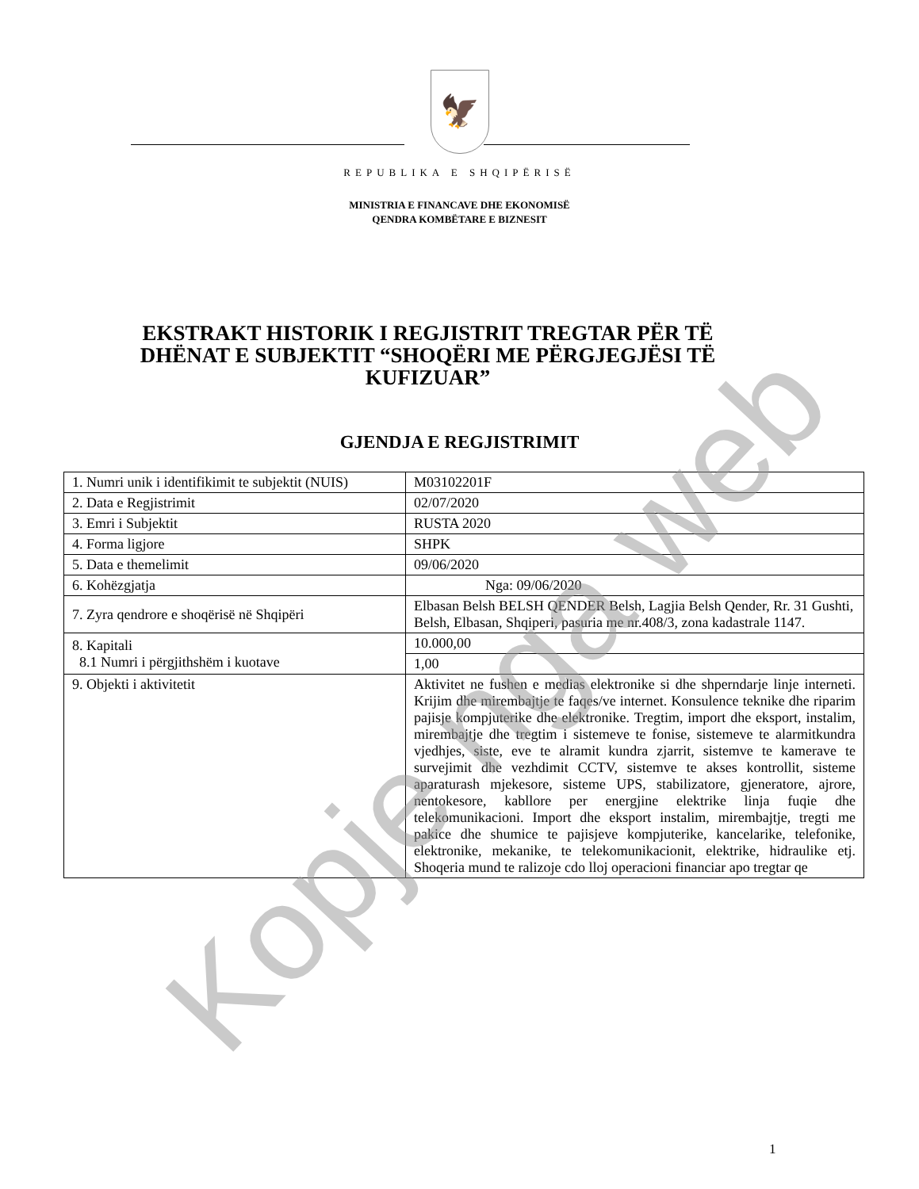🦅
REPUBLIKA E SHQIPËRISË
MINISTRIA E FINANCAVE DHE EKONOMISË
QENDRA KOMBËTARE E BIZNESIT
EKSTRAKT HISTORIK I REGJISTRIT TREGTAR PËR TË DHËNAT E SUBJEKTIT “SHOQËRI ME PËRGJEGJËSI TË KUFIZUAR”
GJENDJA E REGJISTRIMIT
| 1. Numri unik i identifikimit te subjektit (NUIS) | M03102201F |
| 2. Data e Regjistrimit | 02/07/2020 |
| 3. Emri i Subjektit | RUSTA 2020 |
| 4. Forma ligjore | SHPK |
| 5. Data e themelimit | 09/06/2020 |
| 6. Kohëzgjatja | Nga: 09/06/2020 |
| 7. Zyra qendrore e shoqërisë në Shqipëri | Elbasan Belsh BELSH QENDER Belsh, Lagjia Belsh Qender, Rr. 31 Gushti, Belsh, Elbasan, Shqiperi, pasuria me nr.408/3, zona kadastrale 1147. |
| 8. Kapitali 8.1 Numri i përgjithshëm i kuotave | 10.000,00 |
| | 1,00 |
| 9. Objekti i aktivitetit | Aktivitet ne fushen e medias elektronike si dhe shperndarje linje interneti. Krijim dhe mirembajtje te faqes/ve internet. Konsulence teknike dhe riparim pajisje kompjuterike dhe elektronike. Tregtim, import dhe eksport, instalim, mirembajtje dhe tregtim i sistemeve te fonise, sistemeve te alarmitkundra vjedhjes, siste, eve te alramit kundra zjarrit, sistemve te kamerave te survejimit dhe vezhdimit CCTV, sistemve te akses kontrollit, sisteme aparaturash mjekesore, sisteme UPS, stabilizatore, gjeneratore, ajrore, nentokesore, kabllore per energjine elektrike linja fuqie dhe telekomunikacioni. Import dhe eksport instalim, mirembajtje, tregti me pakice dhe shumice te pajisjeve kompjuterike, kancelarike, telefonike, elektronike, mekanike, te telekomunikacionit, elektrike, hidraulike etj. Shoqeria mund te ralizoje cdo lloj operacioni financiar apo tregtar qe |
1
Kopje nga web